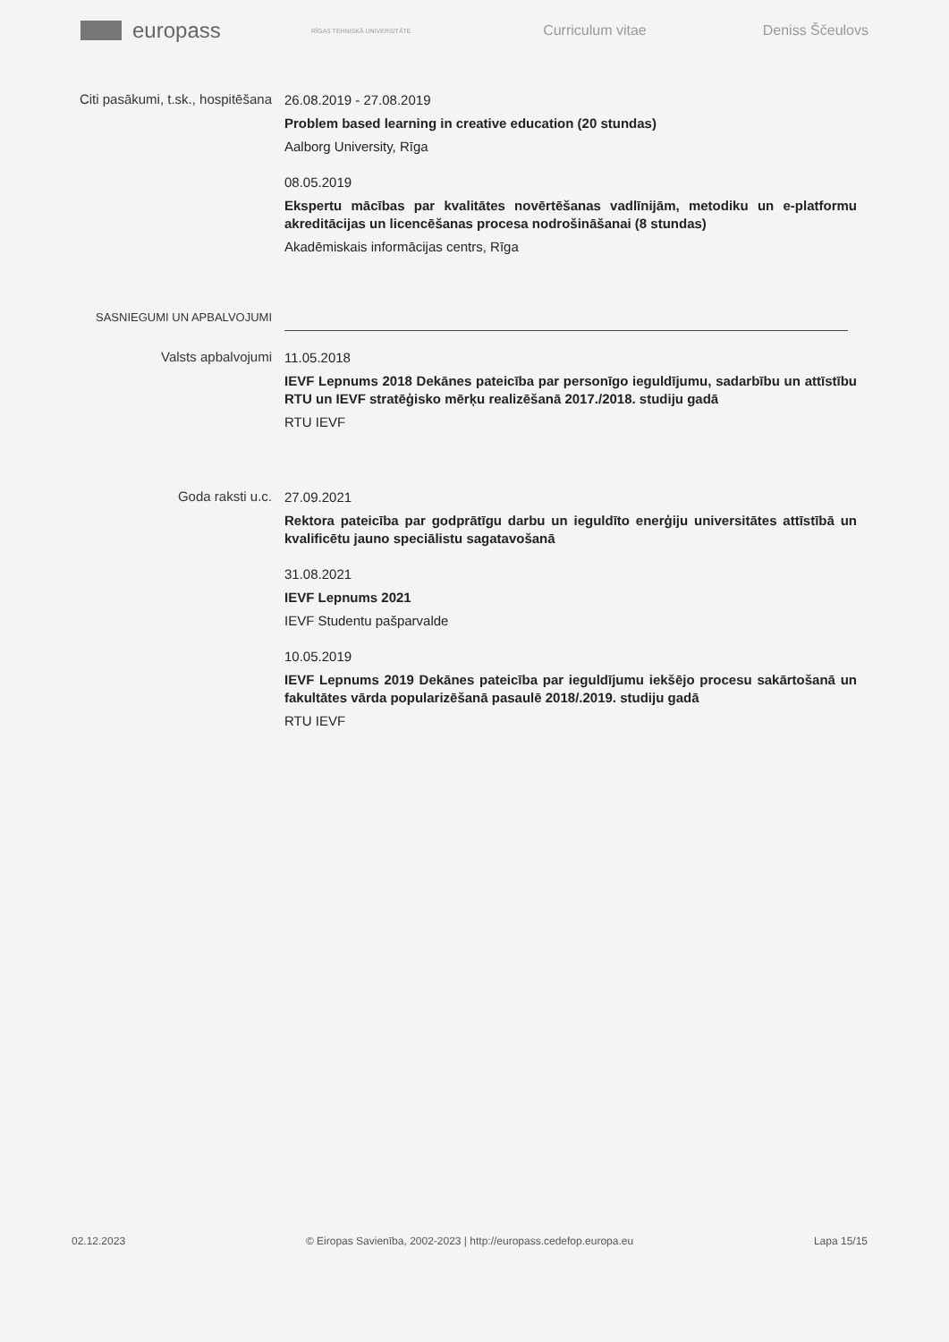europass
RĪGAS TEHNISKĀ UNIVERSITĀTE
Curriculum vitae Deniss Ščeulovs
Citi pasākumi, t.sk., hospitēšana
26.08.2019 - 27.08.2019
Problem based learning in creative education (20 stundas)
Aalborg University, Rīga
08.05.2019
Ekspertu mācības par kvalitātes novērtēšanas vadlīnijām, metodiku un e-platformu akreditācijas un licencēšanas procesa nodrošināšanai (8 stundas)
Akadēmiskais informācijas centrs, Rīga
SASNIEGUMI UN APBALVOJUMI
Valsts apbalvojumi
11.05.2018
IEVF Lepnums 2018 Dekānes pateicība par personīgo ieguldījumu, sadarbību un attīstību RTU un IEVF stratēģisko mērķu realizēšanā 2017./2018. studiju gadā
RTU IEVF
Goda raksti u.c.
27.09.2021
Rektora pateicība par godprātīgu darbu un ieguldīto enerģiju universitātes attīstībā un kvalificētu jauno speciālistu sagatavošanā
31.08.2021
IEVF Lepnums 2021
IEVF Studentu pašparvalde
10.05.2019
IEVF Lepnums 2019 Dekānes pateicība par ieguldījumu iekšējo procesu sakārtošanā un fakultātes vārda popularizēšanā pasaulē 2018/.2019. studiju gadā
RTU IEVF
02.12.2023 © Eiropas Savienība, 2002-2023 | http://europass.cedefop.europa.eu Lapa 15/15